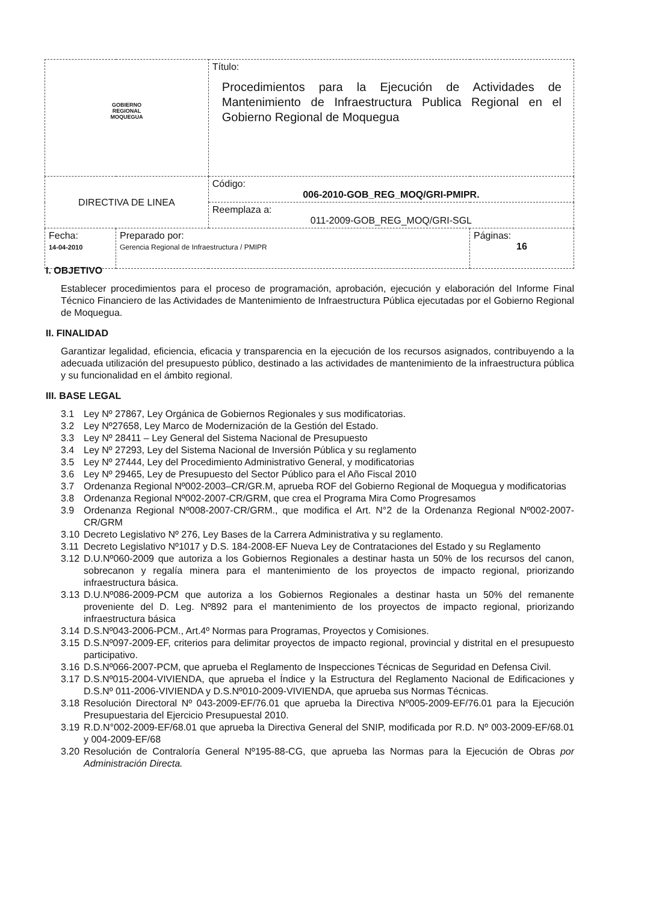| GOBIERNO REGIONAL MOQUEGUA | | Título: Procedimientos para la Ejecución de Actividades de Mantenimiento de Infraestructura Publica Regional en el Gobierno Regional de Moquegua | |
| DIRECTIVA DE LINEA | | Código: 006-2010-GOB_REG_MOQ/GRI-PMIPR. | |
| | | Reemplaza a: 011-2009-GOB_REG_MOQ/GRI-SGL | |
| Fecha: 14-04-2010 | Preparado por: Gerencia Regional de Infraestructura / PMIPR | | Páginas: 16 |
I. OBJETIVO
Establecer procedimientos para el proceso de programación, aprobación, ejecución y elaboración del Informe Final Técnico Financiero de las Actividades de Mantenimiento de Infraestructura Pública ejecutadas por el Gobierno Regional de Moquegua.
II. FINALIDAD
Garantizar legalidad, eficiencia, eficacia y transparencia en la ejecución de los recursos asignados, contribuyendo a la adecuada utilización del presupuesto público, destinado a las actividades de mantenimiento de la infraestructura pública y su funcionalidad en el ámbito regional.
III. BASE LEGAL
3.1 Ley Nº 27867, Ley Orgánica de Gobiernos Regionales y sus modificatorias.
3.2 Ley Nº27658, Ley Marco de Modernización de la Gestión del Estado.
3.3 Ley Nº 28411 – Ley General del Sistema Nacional de Presupuesto
3.4 Ley Nº 27293, Ley del Sistema Nacional de Inversión Pública y su reglamento
3.5 Ley Nº 27444, Ley del Procedimiento Administrativo General, y modificatorias
3.6 Ley Nº 29465, Ley de Presupuesto del Sector Público para el Año Fiscal 2010
3.7 Ordenanza Regional Nº002-2003–CR/GR.M, aprueba ROF del Gobierno Regional de Moquegua y modificatorias
3.8 Ordenanza Regional Nº002-2007-CR/GRM, que crea el Programa Mira Como Progresamos
3.9 Ordenanza Regional Nº008-2007-CR/GRM., que modifica el Art. N°2 de la Ordenanza Regional Nº002-2007-CR/GRM
3.10 Decreto Legislativo Nº 276, Ley Bases de la Carrera Administrativa y su reglamento.
3.11 Decreto Legislativo Nº1017 y D.S. 184-2008-EF Nueva Ley de Contrataciones del Estado y su Reglamento
3.12 D.U.Nº060-2009 que autoriza a los Gobiernos Regionales a destinar hasta un 50% de los recursos del canon, sobrecanon y regalía minera para el mantenimiento de los proyectos de impacto regional, priorizando infraestructura básica.
3.13 D.U.Nº086-2009-PCM que autoriza a los Gobiernos Regionales a destinar hasta un 50% del remanente proveniente del D. Leg. Nº892 para el mantenimiento de los proyectos de impacto regional, priorizando infraestructura básica
3.14 D.S.Nº043-2006-PCM., Art.4º Normas para Programas, Proyectos y Comisiones.
3.15 D.S.Nº097-2009-EF, criterios para delimitar proyectos de impacto regional, provincial y distrital en el presupuesto participativo.
3.16 D.S.Nº066-2007-PCM, que aprueba el Reglamento de Inspecciones Técnicas de Seguridad en Defensa Civil.
3.17 D.S.Nº015-2004-VIVIENDA, que aprueba el Índice y la Estructura del Reglamento Nacional de Edificaciones y D.S.Nº 011-2006-VIVIENDA y D.S.Nº010-2009-VIVIENDA, que aprueba sus Normas Técnicas.
3.18 Resolución Directoral Nº 043-2009-EF/76.01 que aprueba la Directiva Nº005-2009-EF/76.01 para la Ejecución Presupuestaria del Ejercicio Presupuestal 2010.
3.19 R.D.N°002-2009-EF/68.01 que aprueba la Directiva General del SNIP, modificada por R.D. Nº 003-2009-EF/68.01 y 004-2009-EF/68
3.20 Resolución de Contraloría General Nº195-88-CG, que aprueba las Normas para la Ejecución de Obras por Administración Directa.